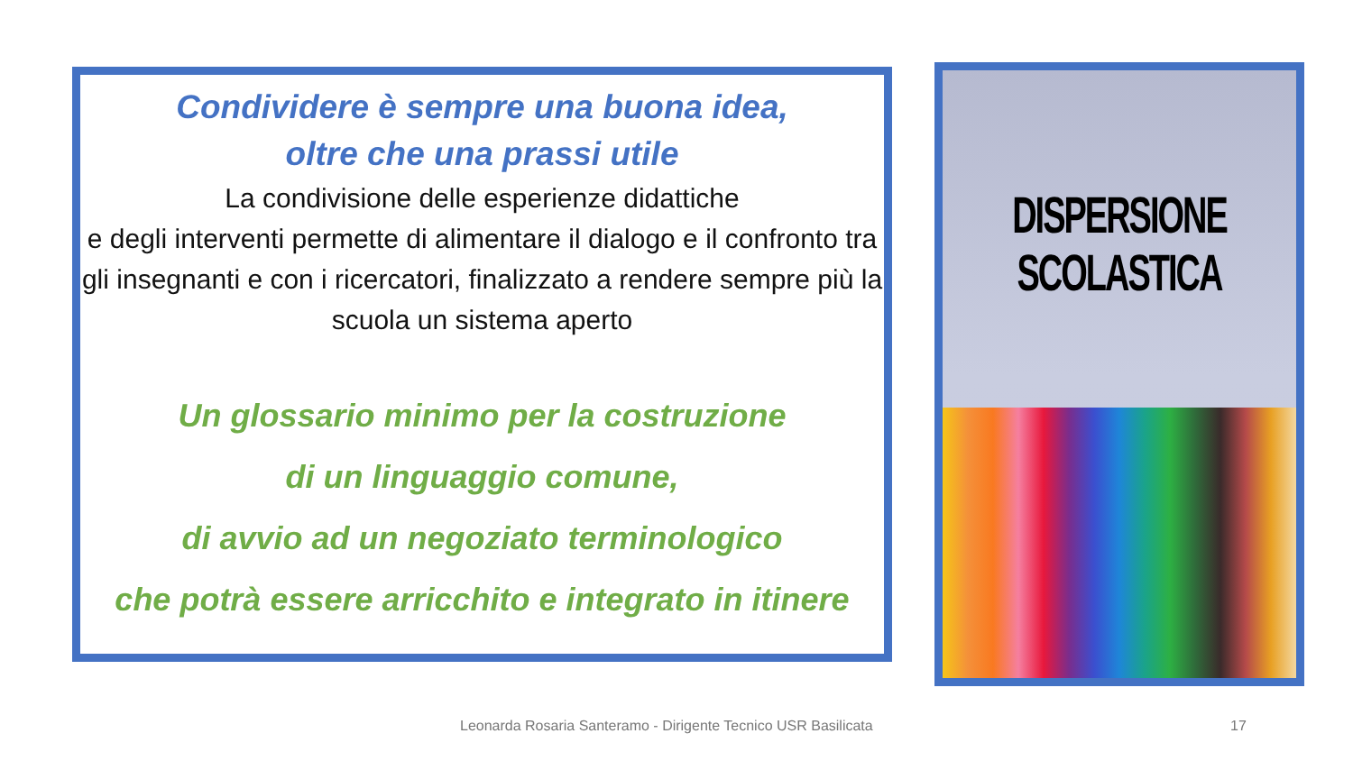Condividere è sempre una buona idea,
oltre che una prassi utile
La condivisione delle esperienze didattiche
e degli interventi permette di alimentare il dialogo e il confronto tra gli insegnanti e con i ricercatori, finalizzato a rendere sempre più la scuola un sistema aperto
Un glossario minimo per la costruzione
di un linguaggio comune,
di avvio ad un negoziato terminologico
che potrà essere arricchito e integrato in itinere
DISPERSIONE SCOLASTICA
Leonarda Rosaria Santeramo - Dirigente Tecnico USR Basilicata
17